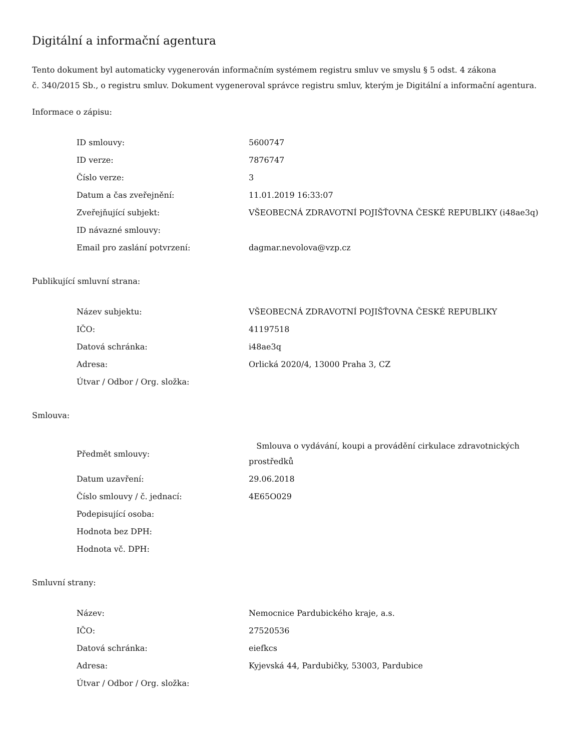Digitální a informační agentura
Tento dokument byl automaticky vygenerován informačním systémem registru smluv ve smyslu § 5 odst. 4 zákona
č. 340/2015 Sb., o registru smluv. Dokument vygeneroval správce registru smluv, kterým je Digitální a informační agentura.
Informace o zápisu:
| ID smlouvy: | 5600747 |
| ID verze: | 7876747 |
| Číslo verze: | 3 |
| Datum a čas zveřejnění: | 11.01.2019 16:33:07 |
| Zveřejňující subjekt: | VŠEOBECNÁ ZDRAVOTNÍ POJIŠŤOVNA ČESKÉ REPUBLIKY (i48ae3q) |
| ID návazné smlouvy: | |
| Email pro zaslání potvrzení: | dagmar.nevolova@vzp.cz |
Publikující smluvní strana:
| Název subjektu: | VŠEOBECNÁ ZDRAVOTNÍ POJIŠŤOVNA ČESKÉ REPUBLIKY |
| IČO: | 41197518 |
| Datová schránka: | i48ae3q |
| Adresa: | Orlická 2020/4, 13000 Praha 3, CZ |
| Útvar / Odbor / Org. složka: | |
Smlouva:
| Předmět smlouvy: | Smlouva o vydávání, koupi a provádění cirkulace zdravotnických prostředků |
| Datum uzavření: | 29.06.2018 |
| Číslo smlouvy / č. jednací: | 4E65O029 |
| Podepisující osoba: | |
| Hodnota bez DPH: | |
| Hodnota vč. DPH: | |
Smluvní strany:
| Název: | Nemocnice Pardubického kraje, a.s. |
| IČO: | 27520536 |
| Datová schránka: | eiefkcs |
| Adresa: | Kyjevská 44, Pardubičky, 53003, Pardubice |
| Útvar / Odbor / Org. složka: | |